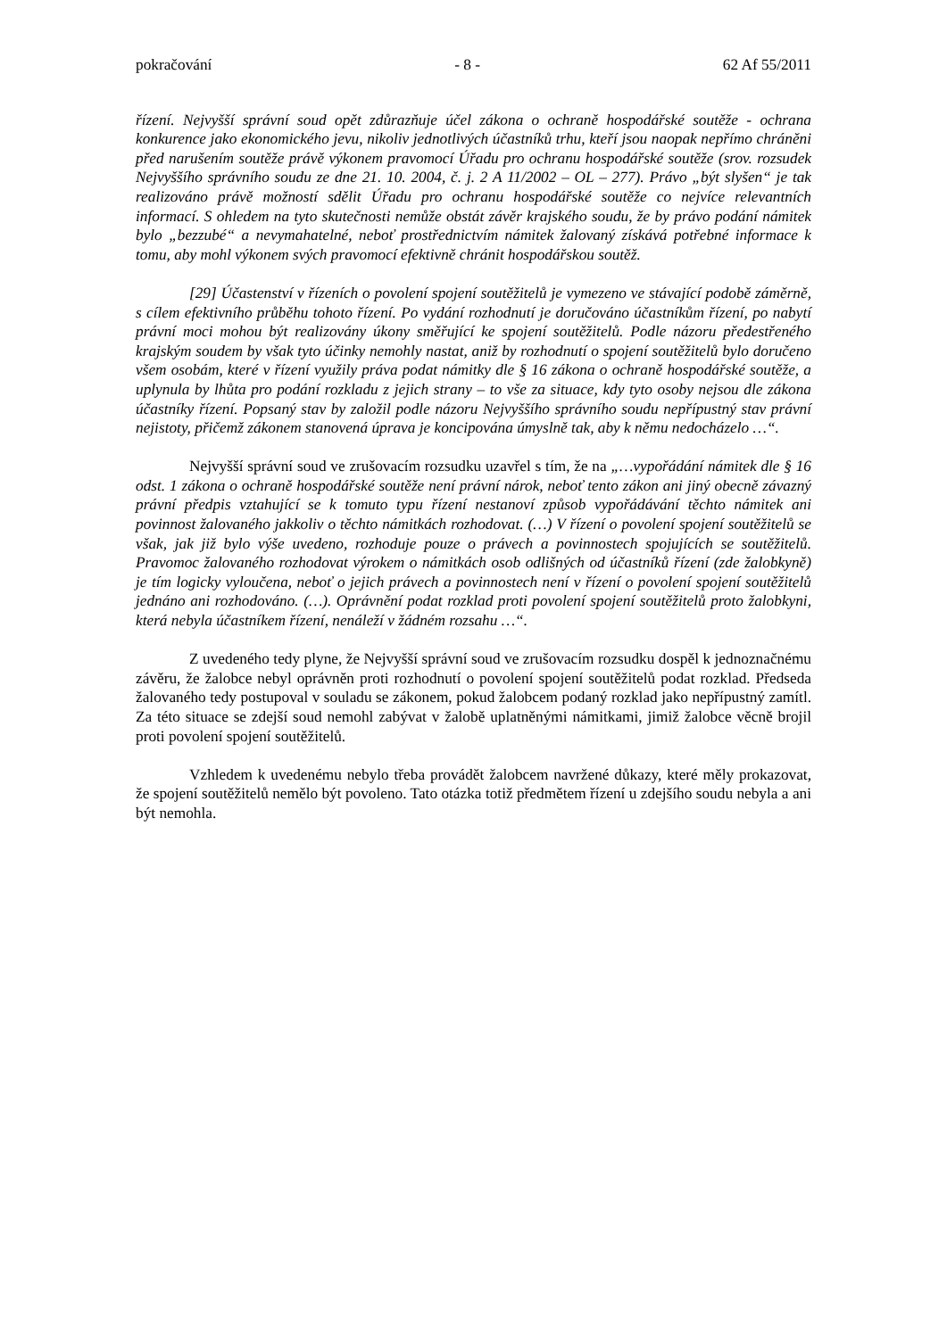pokračování - 8 - 62 Af 55/2011
řízení. Nejvyšší správní soud opět zdůrazňuje účel zákona o ochraně hospodářské soutěže - ochrana konkurence jako ekonomického jevu, nikoliv jednotlivých účastníků trhu, kteří jsou naopak nepřímo chráněni před narušením soutěže právě výkonem pravomocí Úřadu pro ochranu hospodářské soutěže (srov. rozsudek Nejvyššího správního soudu ze dne 21. 10. 2004, č. j. 2 A 11/2002 – OL – 277). Právo „být slyšen“ je tak realizováno právě možností sdělit Úřadu pro ochranu hospodářské soutěže co nejvíce relevantních informací. S ohledem na tyto skutečnosti nemůže obstát závěr krajského soudu, že by právo podání námitek bylo „bezzubé“ a nevymahatelné, neboť prostřednictvím námitek žalovaný získává potřebné informace k tomu, aby mohl výkonem svých pravomocí efektivně chránit hospodářskou soutěž.
[29] Účastenství v řízeních o povolení spojení soutěžitelů je vymezeno ve stávající podobě záměrně, s cílem efektivního průběhu tohoto řízení. Po vydání rozhodnutí je doručováno účastníkům řízení, po nabytí právní moci mohou být realizovány úkony směřující ke spojení soutěžitelů. Podle názoru předestřeného krajským soudem by však tyto účinky nemohly nastat, aniž by rozhodnutí o spojení soutěžitelů bylo doručeno všem osobám, které v řízení využily práva podat námitky dle § 16 zákona o ochraně hospodářské soutěže, a uplynula by lhůta pro podání rozkladu z jejich strany – to vše za situace, kdy tyto osoby nejsou dle zákona účastníky řízení. Popsaný stav by založil podle názoru Nejvyššího správního soudu nepřípustný stav právní nejistoty, přičemž zákonem stanovená úprava je koncipována úmyslně tak, aby k němu nedocházelo …“.
Nejvyšší správní soud ve zrušovacím rozsudku uzavřel s tím, že na „…vypořádání námitek dle § 16 odst. 1 zákona o ochraně hospodářské soutěže není právní nárok, neboť tento zákon ani jiný obecně závazný právní předpis vztahující se k tomuto typu řízení nestanoví způsob vypořádávání těchto námitek ani povinnost žalovaného jakkoliv o těchto námitkách rozhodovat. (…) V řízení o povolení spojení soutěžitelů se však, jak již bylo výše uvedeno, rozhoduje pouze o právech a povinnostech spojujících se soutěžitelů. Pravomoc žalovaného rozhodovat výrokem o námitkách osob odlišných od účastníků řízení (zde žalobkyně) je tím logicky vyloučena, neboť o jejich právech a povinnostech není v řízení o povolení spojení soutěžitelů jednáno ani rozhodováno. (…). Oprávnění podat rozklad proti povolení spojení soutěžitelů proto žalobkyni, která nebyla účastníkem řízení, nenáleží v žádném rozsahu …“.
Z uvedeného tedy plyne, že Nejvyšší správní soud ve zrušovacím rozsudku dospěl k jednoznačnému závěru, že žalobce nebyl oprávněn proti rozhodnutí o povolení spojení soutěžitelů podat rozklad. Předseda žalovaného tedy postupoval v souladu se zákonem, pokud žalobcem podaný rozklad jako nepřípustný zamítl. Za této situace se zdejší soud nemohl zabývat v žalobě uplatněnými námitkami, jimiž žalobce věcně brojil proti povolení spojení soutěžitelů.
Vzhledem k uvedenému nebylo třeba provádět žalobcem navržené důkazy, které měly prokazovat, že spojení soutěžitelů nemělo být povoleno. Tato otázka totiž předmětem řízení u zdejšího soudu nebyla a ani být nemohla.